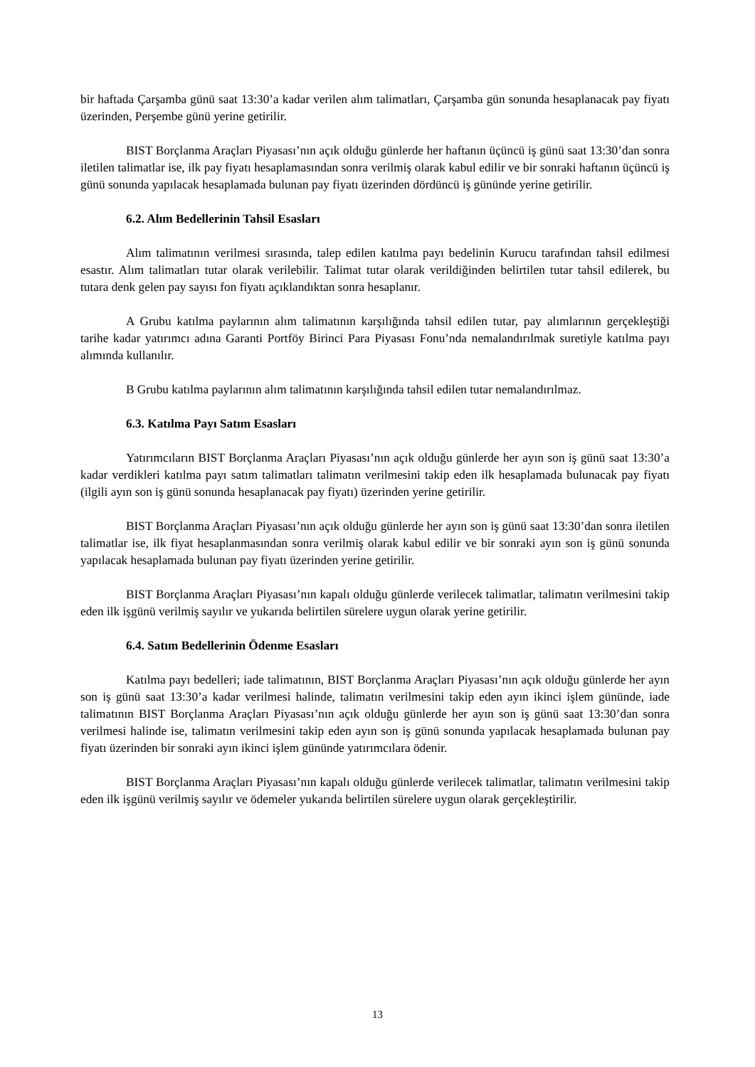bir haftada Çarşamba günü saat 13:30’a kadar verilen alım talimatları, Çarşamba gün sonunda hesaplanacak pay fiyatı üzerinden, Perşembe günü yerine getirilir.
BIST Borçlanma Araçları Piyasası’nın açık olduğu günlerde her haftanın üçüncü iş günü saat 13:30’dan sonra iletilen talimatlar ise, ilk pay fiyatı hesaplamasından sonra verilmiş olarak kabul edilir ve bir sonraki haftanın üçüncü iş günü sonunda yapılacak hesaplamada bulunan pay fiyatı üzerinden dördüncü iş gününde yerine getirilir.
6.2. Alım Bedellerinin Tahsil Esasları
Alım talimatının verilmesi sırasında, talep edilen katılma payı bedelinin Kurucu tarafından tahsil edilmesi esastır. Alım talimatları tutar olarak verilebilir. Talimat tutar olarak verildiğinden belirtilen tutar tahsil edilerek, bu tutara denk gelen pay sayısı fon fiyatı açıklandıktan sonra hesaplanır.
A Grubu katılma paylarının alım talimatının karşılığında tahsil edilen tutar, pay alımlarının gerçekleştiği tarihe kadar yatırımcı adına Garanti Portföy Birinci Para Piyasası Fonu’nda nemalandırılmak suretiyle katılma payı alımında kullanılır.
B Grubu katılma paylarının alım talimatının karşılığında tahsil edilen tutar nemalandırılmaz.
6.3. Katılma Payı Satım Esasları
Yatırımcıların BIST Borçlanma Araçları Piyasası’nın açık olduğu günlerde her ayın son iş günü saat 13:30’a kadar verdikleri katılma payı satım talimatları talimatın verilmesini takip eden ilk hesaplamada bulunacak pay fiyatı (ilgili ayın son iş günü sonunda hesaplanacak pay fiyatı) üzerinden yerine getirilir.
BIST Borçlanma Araçları Piyasası’nın açık olduğu günlerde her ayın son iş günü saat 13:30’dan sonra iletilen talimatlar ise, ilk fiyat hesaplanmasından sonra verilmiş olarak kabul edilir ve bir sonraki ayın son iş günü sonunda yapılacak hesaplamada bulunan pay fiyatı üzerinden yerine getirilir.
BIST Borçlanma Araçları Piyasası’nın kapalı olduğu günlerde verilecek talimatlar, talimatın verilmesini takip eden ilk işgünü verilmiş sayılır ve yukarıda belirtilen sürelere uygun olarak yerine getirilir.
6.4. Satım Bedellerinin Ödenme Esasları
Katılma payı bedelleri; iade talimatının, BIST Borçlanma Araçları Piyasası’nın açık olduğu günlerde her ayın son iş günü saat 13:30’a kadar verilmesi halinde, talimatın verilmesini takip eden ayın ikinci işlem gününde, iade talimatının BIST Borçlanma Araçları Piyasası’nın açık olduğu günlerde her ayın son iş günü saat 13:30’dan sonra verilmesi halinde ise, talimatın verilmesini takip eden ayın son iş günü sonunda yapılacak hesaplamada bulunan pay fiyatı üzerinden bir sonraki ayın ikinci işlem gününde yatırımcılara ödenir.
BIST Borçlanma Araçları Piyasası’nın kapalı olduğu günlerde verilecek talimatlar, talimatın verilmesini takip eden ilk işgünü verilmiş sayılır ve ödemeler yukarıda belirtilen sürelere uygun olarak gerçekleştirilir.
13